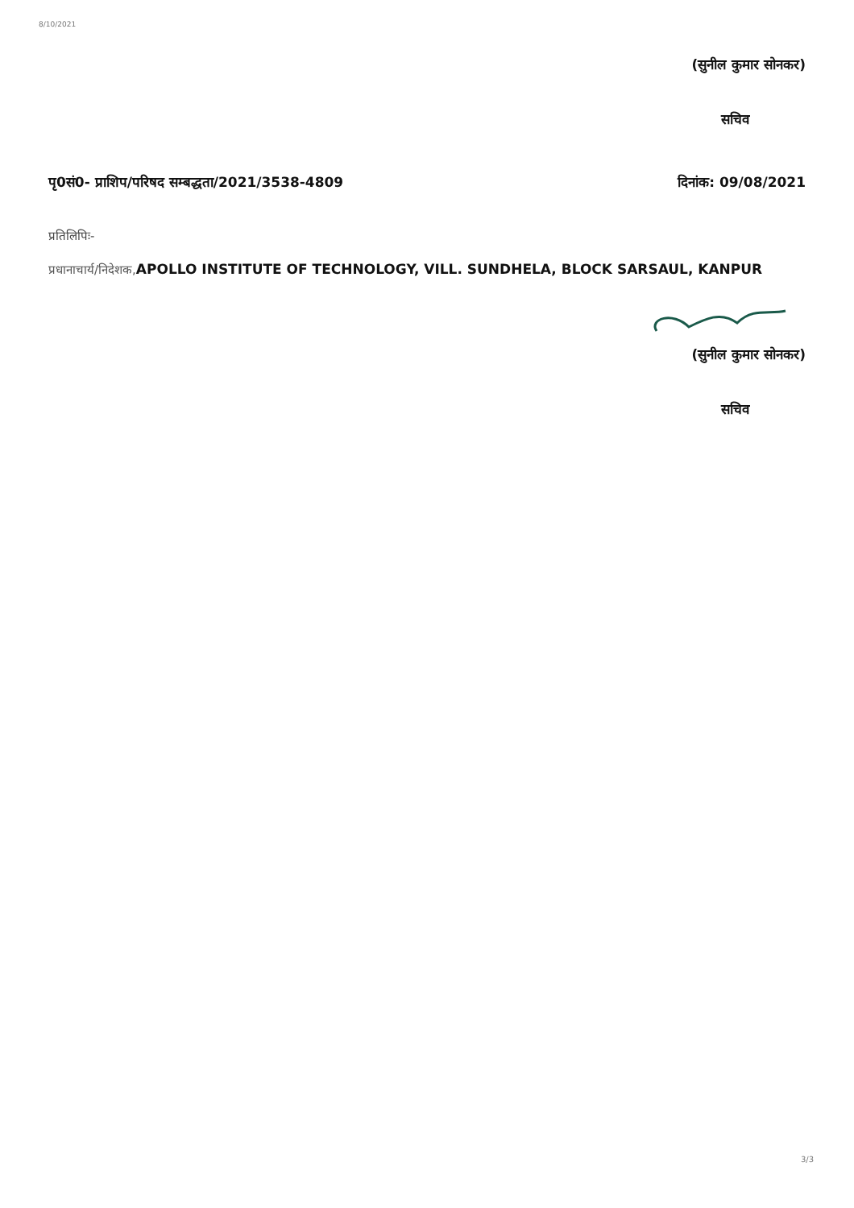8/10/2021
(सुनील कुमार सोनकर)
सचिव
पृ0सं0- प्राशिप/परिषद सम्बद्धता/2021/3538-4809 दिनांक: 09/08/2021
प्रतिलिपिः-
प्रधानाचार्य/निदेशक, APOLLO INSTITUTE OF TECHNOLOGY, VILL. SUNDHELA, BLOCK SARSAUL, KANPUR
(सुनील कुमार सोनकर)
सचिव
3/3